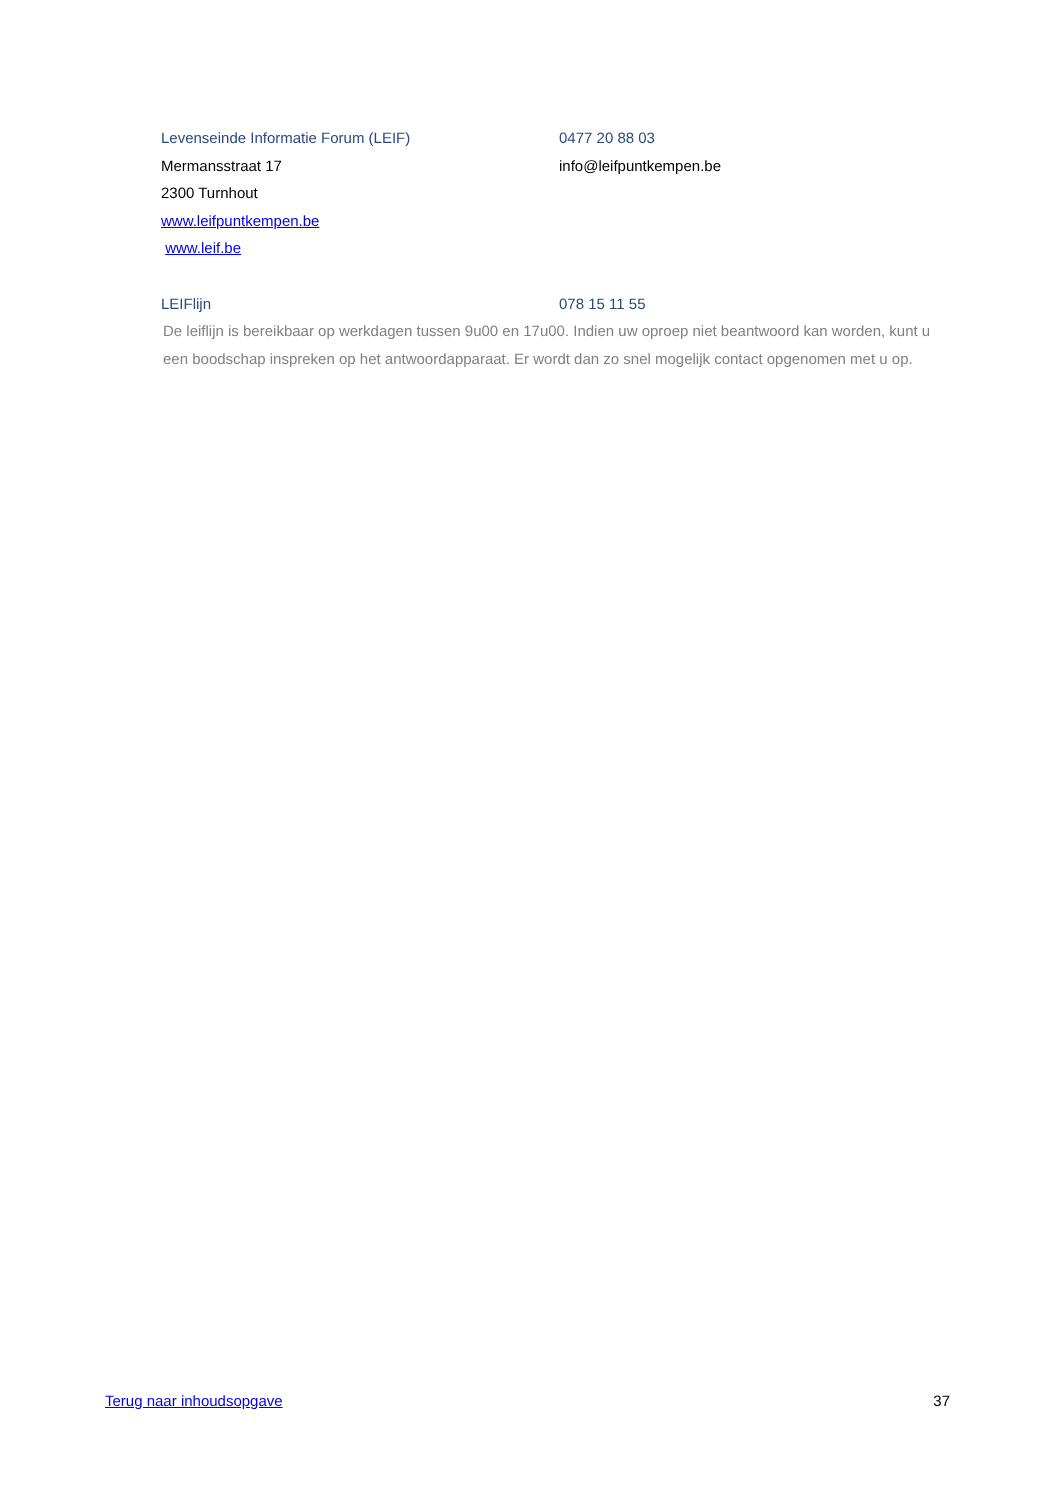Levenseinde Informatie Forum (LEIF) 0477 20 88 03
Mermansstraat 17 info@leifpuntkempen.be
2300 Turnhout
www.leifpuntkempen.be
www.leif.be
LEIFlijn 078 15 11 55
De leiflijn is bereikbaar op werkdagen tussen 9u00 en 17u00. Indien uw oproep niet beantwoord kan worden, kunt u een boodschap inspreken op het antwoordapparaat. Er wordt dan zo snel mogelijk contact opgenomen met u op.
Terug naar inhoudsopgave 37